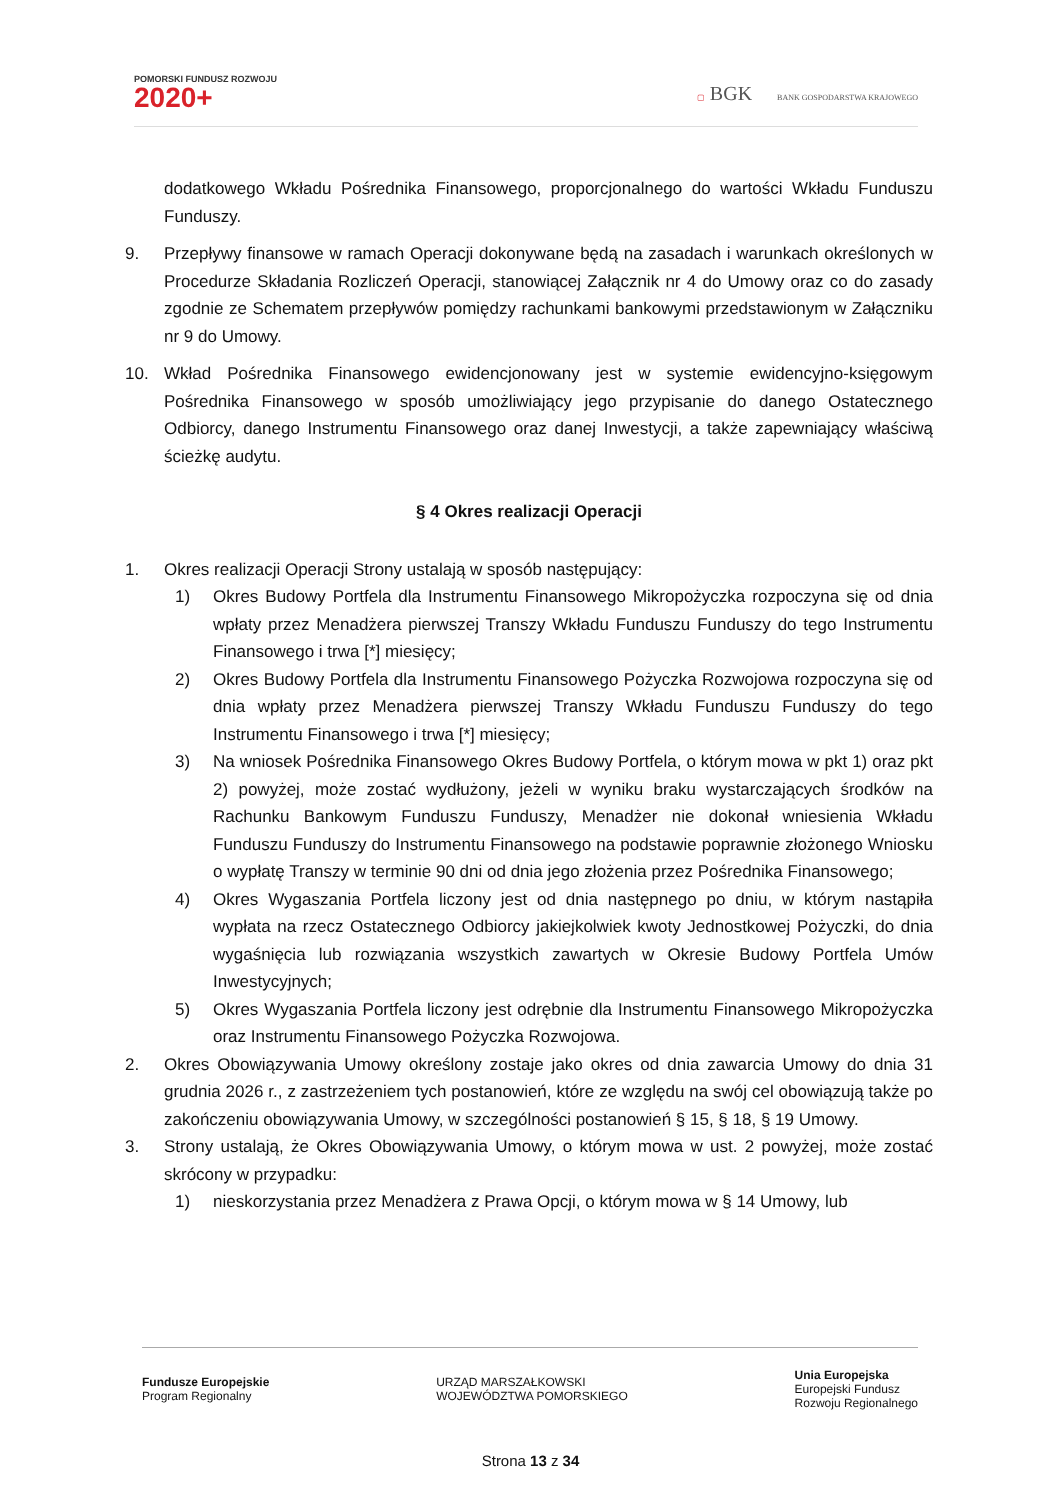POMORSKI FUNDUSZ ROZWOJU
2020+
▢ BGK BANK GOSPODARSTWA KRAJOWEGO
dodatkowego Wkładu Pośrednika Finansowego, proporcjonalnego do wartości Wkładu Funduszu Funduszy.
9. Przepływy finansowe w ramach Operacji dokonywane będą na zasadach i warunkach określonych w Procedurze Składania Rozliczeń Operacji, stanowiącej Załącznik nr 4 do Umowy oraz co do zasady zgodnie ze Schematem przepływów pomiędzy rachunkami bankowymi przedstawionym w Załączniku nr 9 do Umowy.
10. Wkład Pośrednika Finansowego ewidencjonowany jest w systemie ewidencyjno-księgowym Pośrednika Finansowego w sposób umożliwiający jego przypisanie do danego Ostatecznego Odbiorcy, danego Instrumentu Finansowego oraz danej Inwestycji, a także zapewniający właściwą ścieżkę audytu.
§ 4 Okres realizacji Operacji
1. Okres realizacji Operacji Strony ustalają w sposób następujący:
1) Okres Budowy Portfela dla Instrumentu Finansowego Mikropożyczka rozpoczyna się od dnia wpłaty przez Menadżera pierwszej Transzy Wkładu Funduszu Funduszy do tego Instrumentu Finansowego i trwa [*] miesięcy;
2) Okres Budowy Portfela dla Instrumentu Finansowego Pożyczka Rozwojowa rozpoczyna się od dnia wpłaty przez Menadżera pierwszej Transzy Wkładu Funduszu Funduszy do tego Instrumentu Finansowego i trwa [*] miesięcy;
3) Na wniosek Pośrednika Finansowego Okres Budowy Portfela, o którym mowa w pkt 1) oraz pkt 2) powyżej, może zostać wydłużony, jeżeli w wyniku braku wystarczających środków na Rachunku Bankowym Funduszu Funduszy, Menadżer nie dokonał wniesienia Wkładu Funduszu Funduszy do Instrumentu Finansowego na podstawie poprawnie złożonego Wniosku o wypłatę Transzy w terminie 90 dni od dnia jego złożenia przez Pośrednika Finansowego;
4) Okres Wygaszania Portfela liczony jest od dnia następnego po dniu, w którym nastąpiła wypłata na rzecz Ostatecznego Odbiorcy jakiejkolwiek kwoty Jednostkowej Pożyczki, do dnia wygaśnięcia lub rozwiązania wszystkich zawartych w Okresie Budowy Portfela Umów Inwestycyjnych;
5) Okres Wygaszania Portfela liczony jest odrębnie dla Instrumentu Finansowego Mikropożyczka oraz Instrumentu Finansowego Pożyczka Rozwojowa.
2. Okres Obowiązywania Umowy określony zostaje jako okres od dnia zawarcia Umowy do dnia 31 grudnia 2026 r., z zastrzeżeniem tych postanowień, które ze względu na swój cel obowiązują także po zakończeniu obowiązywania Umowy, w szczególności postanowień § 15, § 18, § 19 Umowy.
3. Strony ustalają, że Okres Obowiązywania Umowy, o którym mowa w ust. 2 powyżej, może zostać skrócony w przypadku:
1) nieskorzystania przez Menadżera z Prawa Opcji, o którym mowa w § 14 Umowy, lub
Fundusze Europejskie
Program Regionalny
URZĄD MARSZAŁKOWSKI
WOJEWÓDZTWA POMORSKIEGO
Unia Europejska
Europejski Fundusz
Rozwoju Regionalnego
Strona 13 z 34